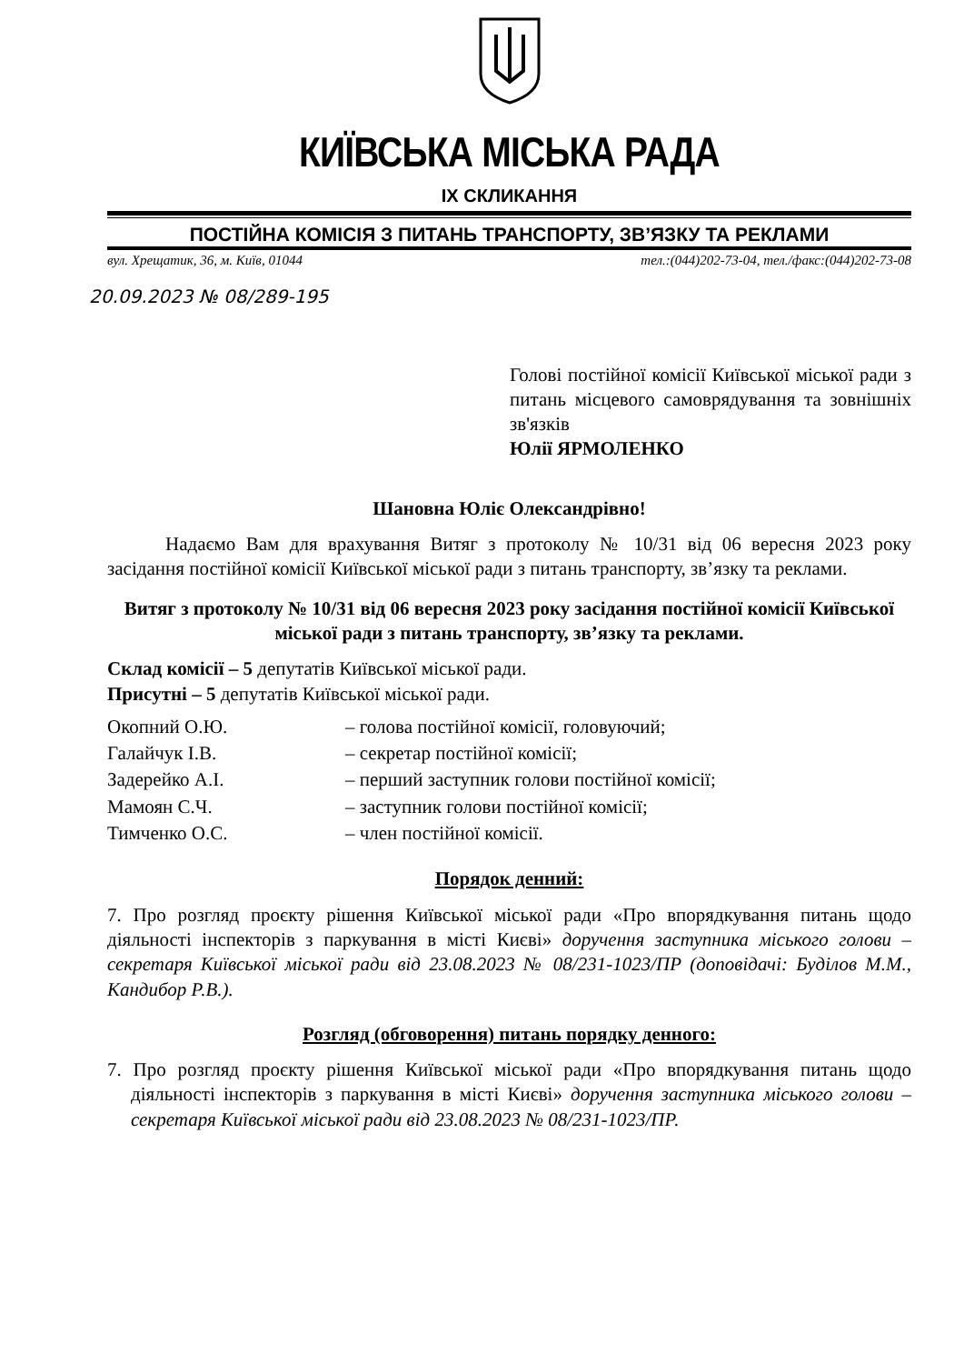КИЇВСЬКА МІСЬКА РАДА
ІХ СКЛИКАННЯ
ПОСТІЙНА КОМІСІЯ З ПИТАНЬ ТРАНСПОРТУ, ЗВ’ЯЗКУ ТА РЕКЛАМИ
вул. Хрещатик, 36, м. Київ, 01044 тел.:(044)202-73-04, тел./факс:(044)202-73-08
20.09.2023 № 08/289-195
Голові постійної комісії Київської міської ради з питань місцевого самоврядування та зовнішніх зв'язків
Юлії ЯРМОЛЕНКО
Шановна Юліє Олександрівно!
Надаємо Вам для врахування Витяг з протоколу № 10/31 від 06 вересня 2023 року засідання постійної комісії Київської міської ради з питань транспорту, зв’язку та реклами.
Витяг з протоколу № 10/31 від 06 вересня 2023 року засідання постійної комісії Київської міської ради з питань транспорту, зв’язку та реклами.
Склад комісії – 5 депутатів Київської міської ради.
Присутні – 5 депутатів Київської міської ради.
| Окопний О.Ю. | – голова постійної комісії, головуючий; |
| Галайчук І.В. | – секретар постійної комісії; |
| Задерейко А.І. | – перший заступник голови постійної комісії; |
| Мамоян С.Ч. | – заступник голови постійної комісії; |
| Тимченко О.С. | – член постійної комісії. |
Порядок денний:
7. Про розгляд проєкту рішення Київської міської ради «Про впорядкування питань щодо діяльності інспекторів з паркування в місті Києві» доручення заступника міського голови – секретаря Київської міської ради від 23.08.2023 № 08/231-1023/ПР (доповідачі: Буділов М.М., Кандибор Р.В.).
Розгляд (обговорення) питань порядку денного:
7. Про розгляд проєкту рішення Київської міської ради «Про впорядкування питань щодо діяльності інспекторів з паркування в місті Києві» доручення заступника міського голови – секретаря Київської міської ради від 23.08.2023 № 08/231-1023/ПР.